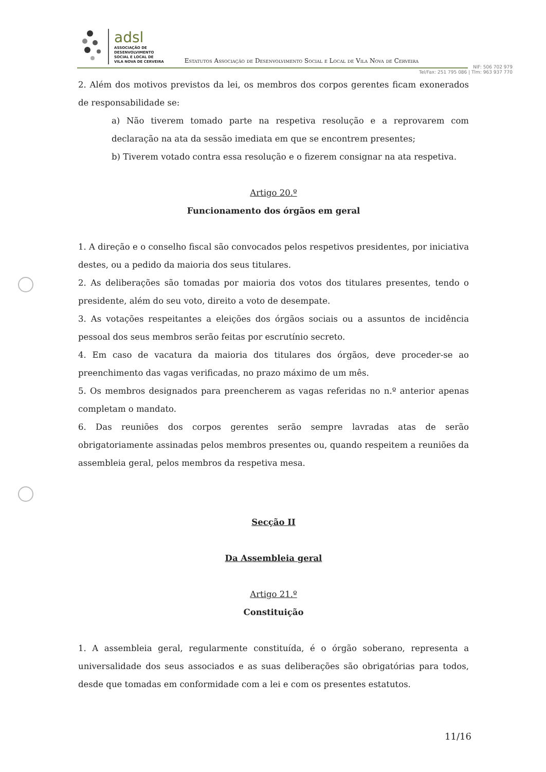adsl
ASSOCIAÇÃO DE
DESENVOLVIMENTO
SOCIAL E LOCAL DE
VILA NOVA DE CERVEIRA
Estatutos Associação de Desenvolvimento Social e Local de Vila Nova de Cerveira
NIF: 506 702 979
Tel/Fax: 251 795 086 | Tlm: 963 937 770
2. Além dos motivos previstos da lei, os membros dos corpos gerentes ficam exonerados de responsabilidade se:
a) Não tiverem tomado parte na respetiva resolução e a reprovarem com declaração na ata da sessão imediata em que se encontrem presentes;
b) Tiverem votado contra essa resolução e o fizerem consignar na ata respetiva.
Artigo 20.º
Funcionamento dos órgãos em geral
1. A direção e o conselho fiscal são convocados pelos respetivos presidentes, por iniciativa destes, ou a pedido da maioria dos seus titulares.
2. As deliberações são tomadas por maioria dos votos dos titulares presentes, tendo o presidente, além do seu voto, direito a voto de desempate.
3. As votações respeitantes a eleições dos órgãos sociais ou a assuntos de incidência pessoal dos seus membros serão feitas por escrutínio secreto.
4. Em caso de vacatura da maioria dos titulares dos órgãos, deve proceder-se ao preenchimento das vagas verificadas, no prazo máximo de um mês.
5. Os membros designados para preencherem as vagas referidas no n.º anterior apenas completam o mandato.
6. Das reuniões dos corpos gerentes serão sempre lavradas atas de serão obrigatoriamente assinadas pelos membros presentes ou, quando respeitem a reuniões da assembleia geral, pelos membros da respetiva mesa.
Secção II
Da Assembleia geral
Artigo 21.º
Constituição
1. A assembleia geral, regularmente constituída, é o órgão soberano, representa a universalidade dos seus associados e as suas deliberações são obrigatórias para todos, desde que tomadas em conformidade com a lei e com os presentes estatutos.
11/16